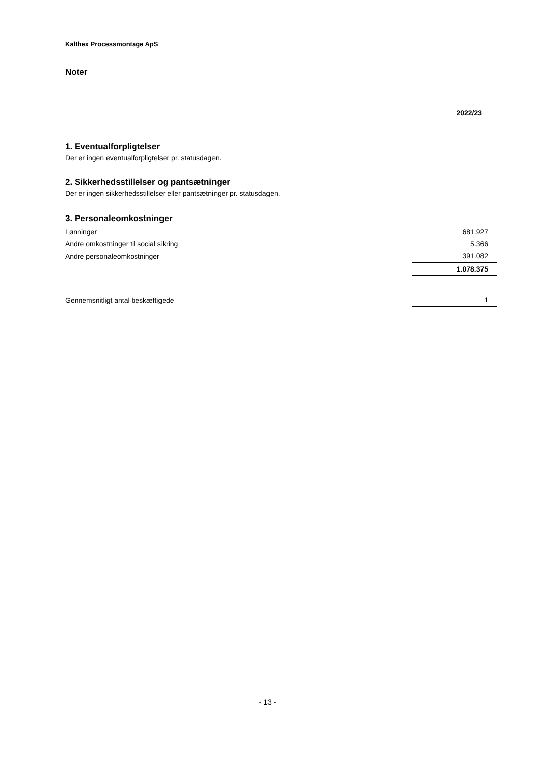Kalthex Processmontage ApS
Noter
2022/23
1. Eventualforpligtelser
Der er ingen eventualforpligtelser pr. statusdagen.
2. Sikkerhedsstillelser og pantsætninger
Der er ingen sikkerhedsstillelser eller pantsætninger pr. statusdagen.
3. Personaleomkostninger
| Lønninger | 681.927 |
| Andre omkostninger til social sikring | 5.366 |
| Andre personaleomkostninger | 391.082 |
| | 1.078.375 |
| Gennemsnitligt antal beskæftigede | 1 |
- 13 -